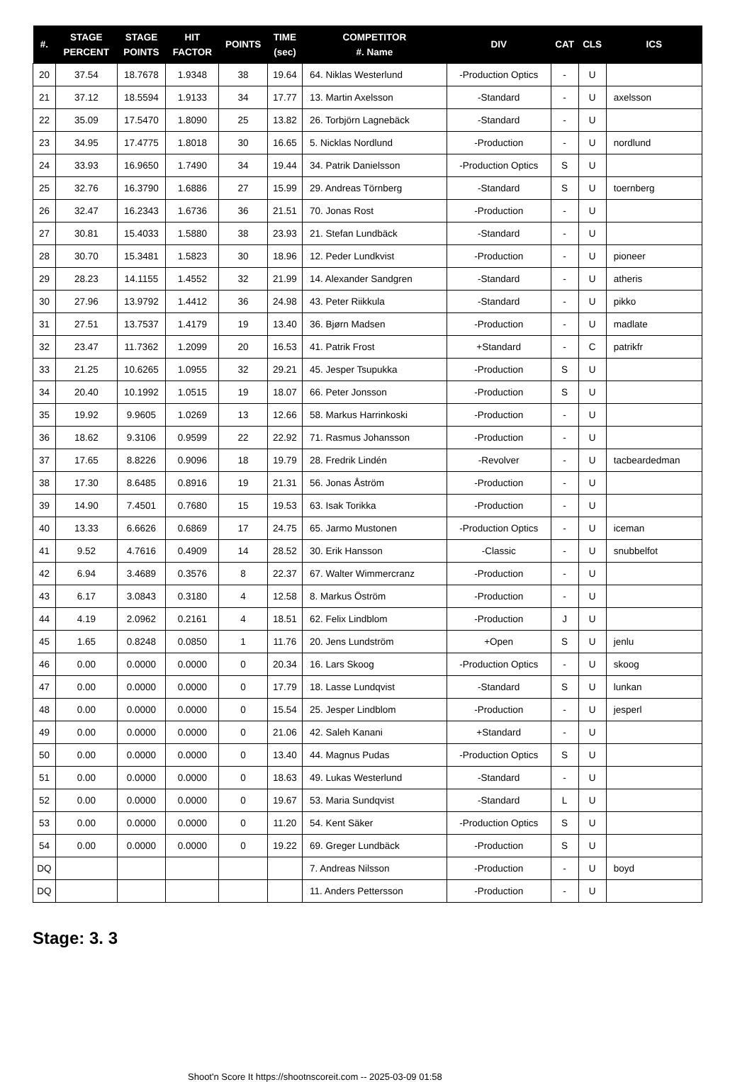| #. | STAGE PERCENT | STAGE POINTS | HIT FACTOR | POINTS | TIME (sec) | COMPETITOR #. Name | DIV | CAT | CLS | ICS |
| --- | --- | --- | --- | --- | --- | --- | --- | --- | --- | --- |
| 20 | 37.54 | 18.7678 | 1.9348 | 38 | 19.64 | 64. Niklas Westerlund | -Production Optics | - | U | |
| 21 | 37.12 | 18.5594 | 1.9133 | 34 | 17.77 | 13. Martin Axelsson | -Standard | - | U | axelsson |
| 22 | 35.09 | 17.5470 | 1.8090 | 25 | 13.82 | 26. Torbjörn Lagnebäck | -Standard | - | U | |
| 23 | 34.95 | 17.4775 | 1.8018 | 30 | 16.65 | 5. Nicklas Nordlund | -Production | - | U | nordlund |
| 24 | 33.93 | 16.9650 | 1.7490 | 34 | 19.44 | 34. Patrik Danielsson | -Production Optics | S | U | |
| 25 | 32.76 | 16.3790 | 1.6886 | 27 | 15.99 | 29. Andreas Törnberg | -Standard | S | U | toernberg |
| 26 | 32.47 | 16.2343 | 1.6736 | 36 | 21.51 | 70. Jonas Rost | -Production | - | U | |
| 27 | 30.81 | 15.4033 | 1.5880 | 38 | 23.93 | 21. Stefan Lundbäck | -Standard | - | U | |
| 28 | 30.70 | 15.3481 | 1.5823 | 30 | 18.96 | 12. Peder Lundkvist | -Production | - | U | pioneer |
| 29 | 28.23 | 14.1155 | 1.4552 | 32 | 21.99 | 14. Alexander Sandgren | -Standard | - | U | atheris |
| 30 | 27.96 | 13.9792 | 1.4412 | 36 | 24.98 | 43. Peter Riikkula | -Standard | - | U | pikko |
| 31 | 27.51 | 13.7537 | 1.4179 | 19 | 13.40 | 36. Bjørn Madsen | -Production | - | U | madlate |
| 32 | 23.47 | 11.7362 | 1.2099 | 20 | 16.53 | 41. Patrik Frost | +Standard | - | C | patrikfr |
| 33 | 21.25 | 10.6265 | 1.0955 | 32 | 29.21 | 45. Jesper Tsupukka | -Production | S | U | |
| 34 | 20.40 | 10.1992 | 1.0515 | 19 | 18.07 | 66. Peter Jonsson | -Production | S | U | |
| 35 | 19.92 | 9.9605 | 1.0269 | 13 | 12.66 | 58. Markus Harrinkoski | -Production | - | U | |
| 36 | 18.62 | 9.3106 | 0.9599 | 22 | 22.92 | 71. Rasmus Johansson | -Production | - | U | |
| 37 | 17.65 | 8.8226 | 0.9096 | 18 | 19.79 | 28. Fredrik Lindén | -Revolver | - | U | tacbeardedman |
| 38 | 17.30 | 8.6485 | 0.8916 | 19 | 21.31 | 56. Jonas Åström | -Production | - | U | |
| 39 | 14.90 | 7.4501 | 0.7680 | 15 | 19.53 | 63. Isak Torikka | -Production | - | U | |
| 40 | 13.33 | 6.6626 | 0.6869 | 17 | 24.75 | 65. Jarmo Mustonen | -Production Optics | - | U | iceman |
| 41 | 9.52 | 4.7616 | 0.4909 | 14 | 28.52 | 30. Erik Hansson | -Classic | - | U | snubbelfot |
| 42 | 6.94 | 3.4689 | 0.3576 | 8 | 22.37 | 67. Walter Wimmercranz | -Production | - | U | |
| 43 | 6.17 | 3.0843 | 0.3180 | 4 | 12.58 | 8. Markus Öström | -Production | - | U | |
| 44 | 4.19 | 2.0962 | 0.2161 | 4 | 18.51 | 62. Felix Lindblom | -Production | J | U | |
| 45 | 1.65 | 0.8248 | 0.0850 | 1 | 11.76 | 20. Jens Lundström | +Open | S | U | jenlu |
| 46 | 0.00 | 0.0000 | 0.0000 | 0 | 20.34 | 16. Lars Skoog | -Production Optics | - | U | skoog |
| 47 | 0.00 | 0.0000 | 0.0000 | 0 | 17.79 | 18. Lasse Lundqvist | -Standard | S | U | lunkan |
| 48 | 0.00 | 0.0000 | 0.0000 | 0 | 15.54 | 25. Jesper Lindblom | -Production | - | U | jesperl |
| 49 | 0.00 | 0.0000 | 0.0000 | 0 | 21.06 | 42. Saleh Kanani | +Standard | - | U | |
| 50 | 0.00 | 0.0000 | 0.0000 | 0 | 13.40 | 44. Magnus Pudas | -Production Optics | S | U | |
| 51 | 0.00 | 0.0000 | 0.0000 | 0 | 18.63 | 49. Lukas Westerlund | -Standard | - | U | |
| 52 | 0.00 | 0.0000 | 0.0000 | 0 | 19.67 | 53. Maria Sundqvist | -Standard | L | U | |
| 53 | 0.00 | 0.0000 | 0.0000 | 0 | 11.20 | 54. Kent Säker | -Production Optics | S | U | |
| 54 | 0.00 | 0.0000 | 0.0000 | 0 | 19.22 | 69. Greger Lundbäck | -Production | S | U | |
| DQ | | | | | | 7. Andreas Nilsson | -Production | - | U | boyd |
| DQ | | | | | | 11. Anders Pettersson | -Production | - | U | |
Stage: 3. 3
Shoot'n Score It https://shootnscoreit.com -- 2025-03-09 01:58